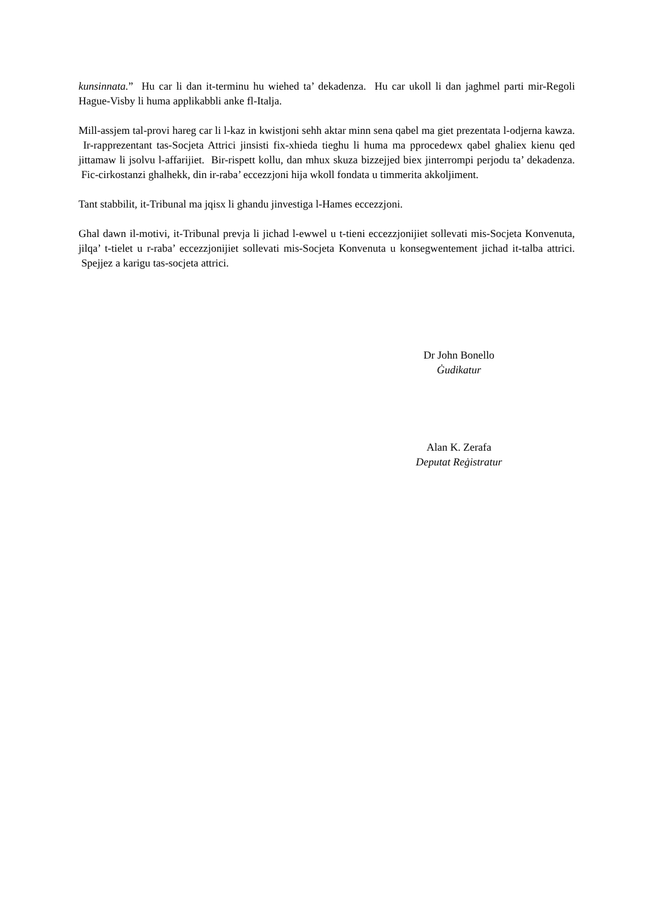kunsinnata.” Hu car li dan it-terminu hu wiehed ta’ dekadenza. Hu car ukoll li dan jaghmel parti mir-Regoli Hague-Visby li huma applikabbli anke fl-Italja.
Mill-assjem tal-provi hareg car li l-kaz in kwistjoni sehh aktar minn sena qabel ma giet prezentata l-odjerna kawza. Ir-rapprezentant tas-Socjeta Attrici jinsisti fix-xhieda tieghu li huma ma pprocedewx qabel ghaliex kienu qed jittamaw li jsolvu l-affarijiet. Bir-rispett kollu, dan mhux skuza bizzejjed biex jinterrompi perjodu ta’ dekadenza. Fic-cirkostanzi ghalhekk, din ir-raba’ eccezzjoni hija wkoll fondata u timmerita akkoljiment.
Tant stabbilit, it-Tribunal ma jqisx li ghandu jinvestiga l-Hames eccezzjoni.
Ghal dawn il-motivi, it-Tribunal prevja li jichad l-ewwel u t-tieni eccezzjonijiet sollevati mis-Socjeta Konvenuta, jilqa’ t-tielet u r-raba’ eccezzjonijiet sollevati mis-Socjeta Konvenuta u konsegwentement jichad it-talba attrici. Spejjez a karigu tas-socjeta attrici.
Dr John Bonello
Ġudikatur
Alan K. Zerafa
Deputat Reġistratur